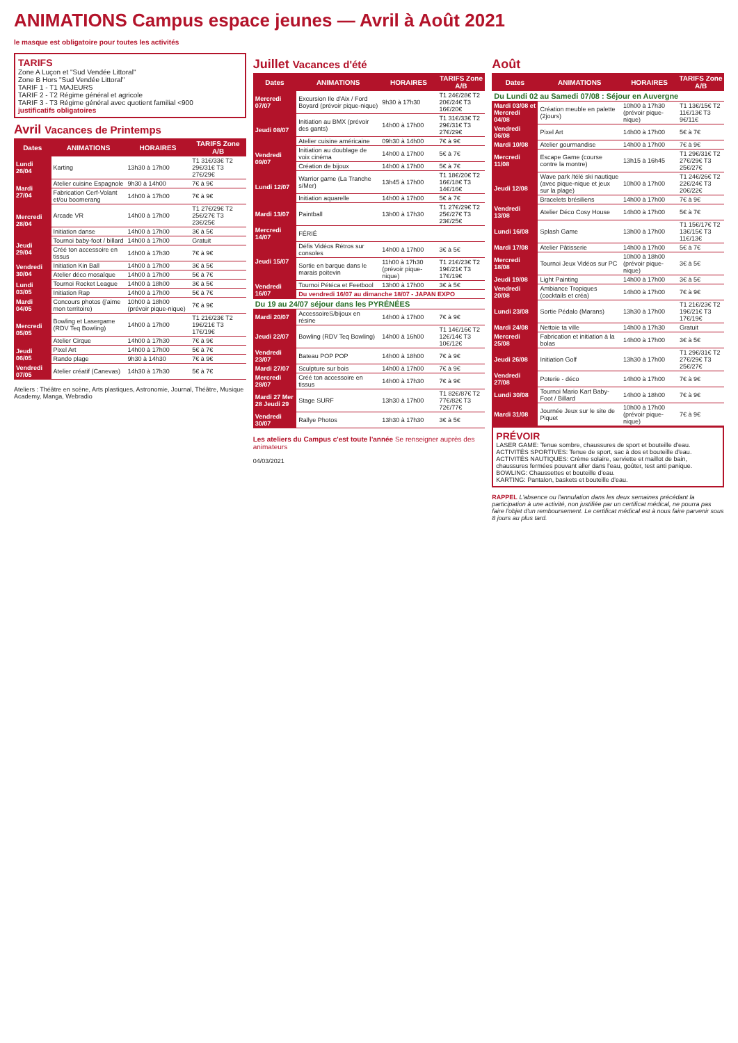ANIMATIONS Campus espace jeunes — Avril à Août 2021
le masque est obligatoire pour toutes les activités
TARIFS
Zone A Luçon et "Sud Vendée Littoral"
Zone B Hors "Sud Vendée Littoral"
TARIF 1 - T1 MAJEURS
TARIF 2 - T2 Régime général et agricole
TARIF 3 - T3 Régime général avec quotient familial <900
justificatifs obligatoires
Avril Vacances de Printemps
| Dates | ANIMATIONS | HORAIRES | TARIFS Zone A/B |
| --- | --- | --- | --- |
| Lundi 26/04 | Karting | 13h30 à 17h00 | T1 31€/33€ T2 29€/31€ T3 27€/29€ |
| Mardi 27/04 | Atelier cuisine Espagnole | 9h30 à 14h00 | 7€ à 9€ |
| | Fabrication Cerf-Volant et/ou boomerang | 14h00 à 17h00 | 7€ à 9€ |
| Mercredi 28/04 | Arcade VR | 14h00 à 17h00 | T1 27€/29€ T2 25€/27€ T3 23€/25€ |
| | Initiation danse | 14h00 à 17h00 | 3€ à 5€ |
| Jeudi 29/04 | Tournoi baby-foot / billard | 14h00 à 17h00 | Gratuit |
| | Créé ton accessoire en tissus | 14h00 à 17h30 | 7€ à 9€ |
| Vendredi 30/04 | Initiation Kin Ball | 14h00 à 17h00 | 3€ à 5€ |
| | Atelier déco mosaïque | 14h00 à 17h00 | 5€ à 7€ |
| Lundi 03/05 | Tournoi Rocket League | 14h00 à 18h00 | 3€ à 5€ |
| | Initiation Rap | 14h00 à 17h00 | 5€ à 7€ |
| Mardi 04/05 | Concours photos (j'aime mon territoire) | 10h00 à 18h00 (prévoir pique-nique) | 7€ à 9€ |
| Mercredi 05/05 | Bowling et Lasergame (RDV Teq Bowling) | 14h00 à 17h00 | T1 21€/23€ T2 19€/21€ T3 17€/19€ |
| | Atelier Cirque | 14h00 à 17h30 | 7€ à 9€ |
| Jeudi 06/05 | Pixel Art | 14h00 à 17h00 | 5€ à 7€ |
| | Rando plage | 9h30 à 14h30 | 7€ à 9€ |
| Vendredi 07/05 | Atelier créatif (Canevas) | 14h30 à 17h30 | 5€ à 7€ |
Ateliers : Théâtre en scène, Arts plastiques, Astronomie, Journal, Théâtre, Musique Academy, Manga, Webradio
Juillet Vacances d'été
| Dates | ANIMATIONS | HORAIRES | TARIFS Zone A/B |
| --- | --- | --- | --- |
| Mercredi 07/07 | Excursion Ile d'Aix / Ford Boyard (prévoir pique-nique) | 9h30 à 17h30 | T1 24€/28€ T2 20€/24€ T3 16€/20€ |
| Jeudi 08/07 | Initiation au BMX (prévoir des gants) | 14h00 à 17h00 | T1 31€/33€ T2 29€/31€ T3 27€/29€ |
| | Atelier cuisine américaine | 09h30 à 14h00 | 7€ à 9€ |
| Vendredi 09/07 | Initiation au doublage de voix cinéma | 14h00 à 17h00 | 5€ à 7€ |
| | Création de bijoux | 14h00 à 17h00 | 5€ à 7€ |
| Lundi 12/07 | Warrior game (La Tranche s/Mer) | 13h45 à 17h00 | T1 18€/20€ T2 16€/18€ T3 14€/16€ |
| | Initiation aquarelle | 14h00 à 17h00 | 5€ à 7€ |
| Mardi 13/07 | Paintball | 13h00 à 17h30 | T1 27€/29€ T2 25€/27€ T3 23€/25€ |
| Mercredi 14/07 | FÉRIÉ | | |
| Jeudi 15/07 | Défis Vidéos Rétros sur consoles | 14h00 à 17h00 | 3€ à 5€ |
| | Sortie en barque dans le marais poitevin | 11h00 à 17h30 (prévoir pique-nique) | T1 21€/23€ T2 19€/21€ T3 17€/19€ |
| Vendredi 16/07 | Tournoi Pétéca et Feetbool | 13h00 à 17h00 | 3€ à 5€ |
| | Du vendredi 16/07 au dimanche 18/07 - JAPAN EXPO | | |
| Du 19 au 24/07 séjour dans les PYRÉNÉES | | | |
| Mardi 20/07 | AccessoireS/bijoux en résine | 14h00 à 17h00 | 7€ à 9€ |
| Jeudi 22/07 | Bowling (RDV Teq Bowling) | 14h00 à 16h00 | T1 14€/16€ T2 12€/14€ T3 10€/12€ |
| Vendredi 23/07 | Bateau POP POP | 14h00 à 18h00 | 7€ à 9€ |
| Mardi 27/07 | Sculpture sur bois | 14h00 à 17h00 | 7€ à 9€ |
| Mercredi 28/07 | Créé ton accessoire en tissus | 14h00 à 17h30 | 7€ à 9€ |
| Mardi 27 Mer 28 Jeudi 29 | Stage SURF | 13h30 à 17h00 | T1 82€/87€ T2 77€/82€ T3 72€/77€ |
| Vendredi 30/07 | Rallye Photos | 13h30 à 17h30 | 3€ à 5€ |
Les ateliers du Campus c'est toute l'année Se renseigner auprès des animateurs
04/03/2021
Août
| Dates | ANIMATIONS | HORAIRES | TARIFS Zone A/B |
| --- | --- | --- | --- |
| Du Lundi 02 au Samedi 07/08 : Séjour en Auvergne | | | |
| Mardi 03/08 et Mercredi 04/08 | Création meuble en palette (2jours) | 10h00 à 17h30 (prévoir pique-nique) | T1 13€/15€ T2 11€/13€ T3 9€/11€ |
| Vendredi 06/08 | Pixel Art | 14h00 à 17h00 | 5€ à 7€ |
| Mardi 10/08 | Atelier gourmandise | 14h00 à 17h00 | 7€ à 9€ |
| Mercredi 11/08 | Escape Game (course contre la montre) | 13h15 à 16h45 | T1 29€/31€ T2 27€/29€ T3 25€/27€ |
| Jeudi 12/08 | Wave park /télé ski nautique (avec pique-nique et jeux sur la plage) | 10h00 à 17h00 | T1 24€/26€ T2 22€/24€ T3 20€/22€ |
| | Bracelets brésiliens | 14h00 à 17h00 | 7€ à 9€ |
| Vendredi 13/08 | Atelier Déco Cosy House | 14h00 à 17h00 | 5€ à 7€ |
| Lundi 16/08 | Splash Game | 13h00 à 17h00 | T1 15€/17€ T2 13€/15€ T3 11€/13€ |
| Mardi 17/08 | Atelier Pâtisserie | 14h00 à 17h00 | 5€ à 7€ |
| Mercredi 18/08 | Tournoi Jeux Vidéos sur PC | 10h00 à 18h00 (prévoir pique-nique) | 3€ à 5€ |
| Jeudi 19/08 | Light Painting | 14h00 à 17h00 | 3€ à 5€ |
| Vendredi 20/08 | Ambiance Tropiques (cocktails et créa) | 14h00 à 17h00 | 7€ à 9€ |
| Lundi 23/08 | Sortie Pédalo (Marans) | 13h30 à 17h00 | T1 21€/23€ T2 19€/21€ T3 17€/19€ |
| Mardi 24/08 | Nettoie ta ville | 14h00 à 17h30 | Gratuit |
| Mercredi 25/08 | Fabrication et initiation à la bolas | 14h00 à 17h00 | 3€ à 5€ |
| Jeudi 26/08 | Initiation Golf | 13h30 à 17h00 | T1 29€/31€ T2 27€/29€ T3 25€/27€ |
| Vendredi 27/08 | Poterie - déco | 14h00 à 17h00 | 7€ à 9€ |
| Lundi 30/08 | Tournoi Mario Kart Baby-Foot / Billard | 14h00 à 18h00 | 7€ à 9€ |
| Mardi 31/08 | Journée Jeux sur le site de Piquet | 10h00 à 17h00 (prévoir pique-nique) | 7€ à 9€ |
PRÉVOIR
LASER GAME: Tenue sombre, chaussures de sport et bouteille d'eau.
ACTIVITÉS SPORTIVES: Tenue de sport, sac à dos et bouteille d'eau.
ACTIVITÉS NAUTIQUES: Crème solaire, serviette et maillot de bain, chaussures fermées pouvant aller dans l'eau, goûter, test anti panique.
BOWLING: Chaussettes et bouteille d'eau.
KARTING: Pantalon, baskets et bouteille d'eau.
RAPPEL L'absence ou l'annulation dans les deux semaines précédant la participation à une activité, non justifiée par un certificat médical, ne pourra pas faire l'objet d'un remboursement. Le certificat médical est à nous faire parvenir sous 8 jours au plus tard.